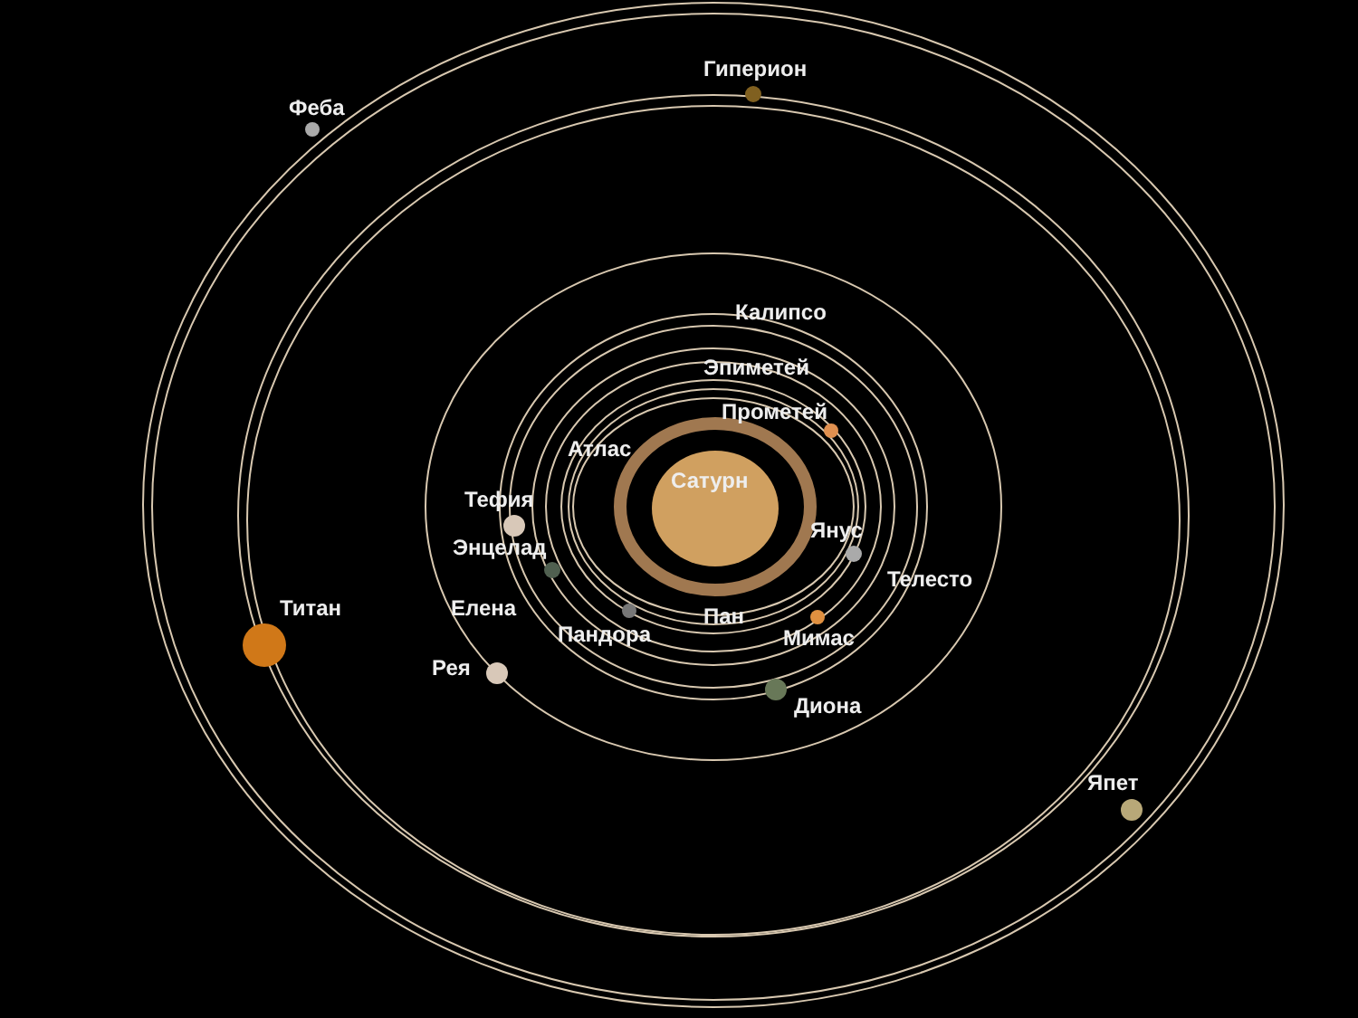Гиперион
Феба
Калипсо
Эпиметей
Прометей
Атлас
Сатурн
Тефия
Янус
Энцелад
Телесто
Титан
Елена
Пан
Пандора
Мимас
Рея
Диона
Япет